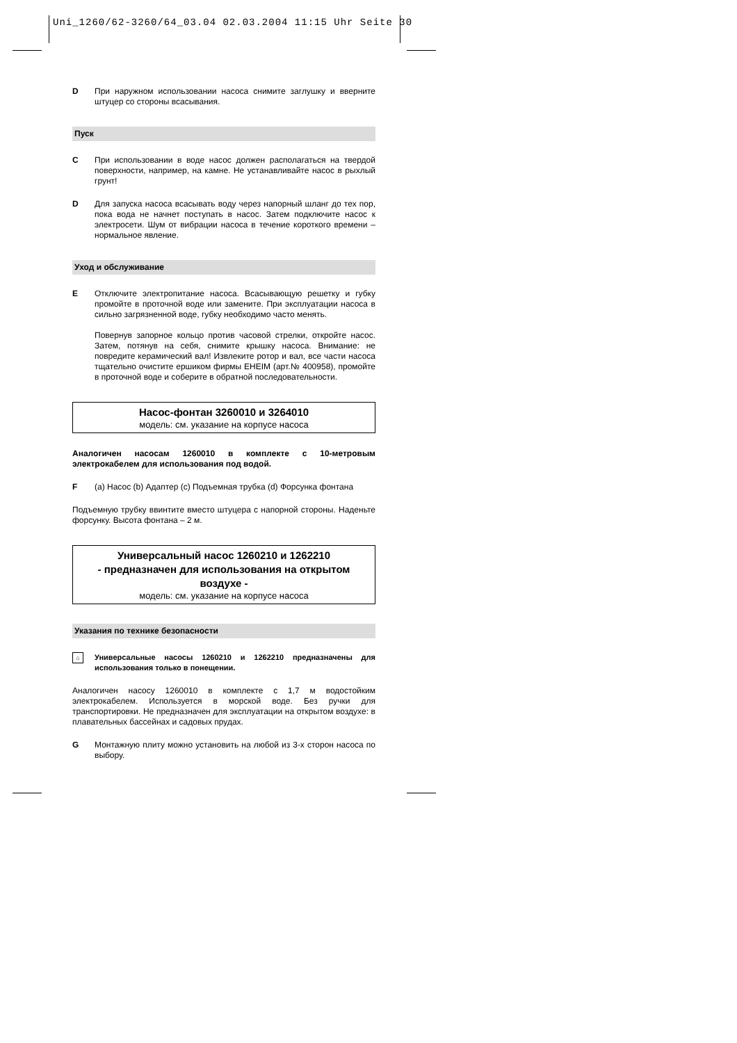Uni_1260/62-3260/64_03.04 02.03.2004 11:15 Uhr Seite 30
D При наружном использовании насоса снимите заглушку и вверните штуцер со стороны всасывания.
Пуск
C При использовании в воде насос должен располагаться на твердой поверхности, например, на камне. Не устанавливайте насос в рыхлый грунт!
D Для запуска насоса всасывать воду через напорный шланг до тех пор, пока вода не начнет поступать в насос. Затем подключите насос к электросети. Шум от вибрации насоса в течение короткого времени – нормальное явление.
Уход и обслуживание
E Отключите электропитание насоса. Всасывающую решетку и губку промойте в проточной воде или замените. При эксплуатации насоса в сильно загрязненной воде, губку необходимо часто менять.
Повернув запорное кольцо против часовой стрелки, откройте насос. Затем, потянув на себя, снимите крышку насоса. Внимание: не повредите керамический вал! Извлеките ротор и вал, все части насоса тщательно очистите ершиком фирмы EHEIM (арт.№ 400958), промойте в проточной воде и соберите в обратной последовательности.
Насос-фонтан 3260010 и 3264010
модель: см. указание на корпусе насоса
Аналогичен насосам 1260010 в комплекте с 10-метровым электрокабелем для использования под водой.
F (a) Насос (b) Адаптер (c) Подъемная трубка (d) Форсунка фонтана
Подъемную трубку ввинтите вместо штуцера с напорной стороны. Наденьте форсунку. Высота фонтана – 2 м.
Универсальный насос 1260210 и 1262210
- предназначен для использования на открытом воздухе -
модель: см. указание на корпусе насоса
Указания по технике безопасности
⌂
Универсальные насосы 1260210 и 1262210 предназначены для использования только в понещении.
Аналогичен насосу 1260010 в комплекте с 1,7 м водостойким электрокабелем. Используется в морской воде. Без ручки для транспортировки. Не предназначен для эксплуатации на открытом воздухе: в плавательных бассейнах и садовых прудах.
G Монтажную плиту можно установить на любой из 3-х сторон насоса по выбору.